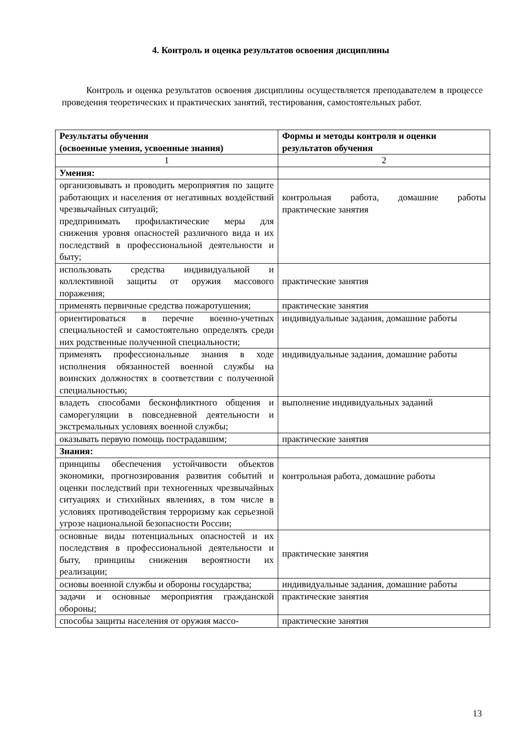4. Контроль и оценка результатов освоения дисциплины
Контроль и оценка результатов освоения дисциплины осуществляется преподавателем в процессе проведения теоретических и практических занятий, тестирования, самостоятельных работ.
| Результаты обучения (освоенные умения, усвоенные знания) | Формы и методы контроля и оценки результатов обучения |
| --- | --- |
| 1 | 2 |
| Умения: | |
| организовывать и проводить мероприятия по защите работающих и населения от негативных воздействий чрезвычайных ситуаций; предпринимать профилактические меры для снижения уровня опасностей различного вида и их последствий в профессиональной деятельности и быту; | контрольная работа, домашние работы практические занятия |
| использовать средства индивидуальной и коллективной защиты от оружия массового поражения; | практические занятия |
| применять первичные средства пожаротушения; | практические занятия |
| ориентироваться в перечне военно-учетных специальностей и самостоятельно определять среди них родственные полученной специальности; | индивидуальные задания, домашние работы |
| применять профессиональные знания в ходе исполнения обязанностей военной службы на воинских должностях в соответствии с полученной специальностью; | индивидуальные задания, домашние работы |
| владеть способами бесконфликтного общения и саморегуляции в повседневной деятельности и экстремальных условиях военной службы; | выполнение индивидуальных заданий |
| оказывать первую помощь пострадавшим; | практические занятия |
| Знания: | |
| принципы обеспечения устойчивости объектов экономики, прогнозирования развития событий и оценки последствий при техногенных чрезвычайных ситуациях и стихийных явлениях, в том числе в условиях противодействия терроризму как серьезной угрозе национальной безопасности России; | контрольная работа, домашние работы |
| основные виды потенциальных опасностей и их последствия в профессиональной деятельности и быту, принципы снижения вероятности их реализации; | практические занятия |
| основы военной службы и обороны государства; | индивидуальные задания, домашние работы |
| задачи и основные мероприятия гражданской обороны; | практические занятия |
| способы защиты населения от оружия массо- | практические занятия |
13